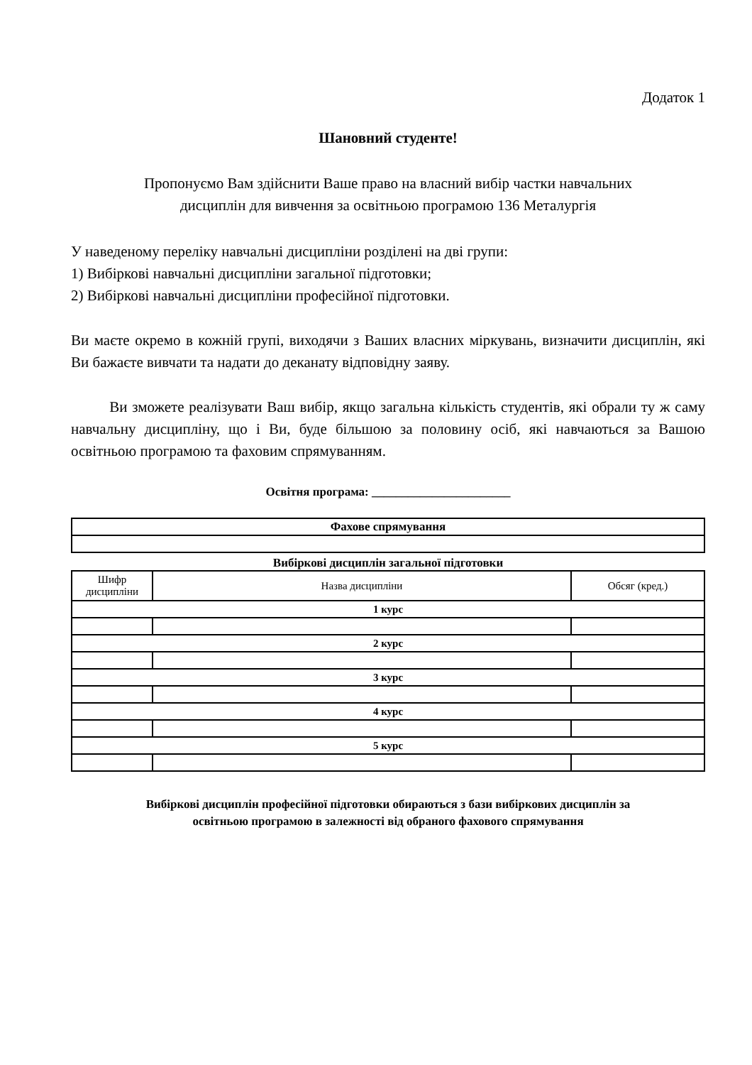Додаток 1
Шановний студенте!
Пропонуємо Вам здійснити Ваше право на власний вибір частки навчальних
дисциплін для вивчення за освітньою програмою 136 Металургія
У наведеному переліку навчальні дисципліни розділені на дві групи:
1) Вибіркові навчальні дисципліни загальної підготовки;
2) Вибіркові навчальні дисципліни професійної підготовки.
Ви маєте окремо в кожній групі, виходячи з Ваших власних міркувань, визначити дисциплін, які Ви бажаєте вивчати та надати до деканату відповідну заяву.
Ви зможете реалізувати Ваш вибір, якщо загальна кількість студентів, які обрали ту ж саму навчальну дисципліну, що і Ви, буде більшою за половину осіб, які навчаються за Вашою освітньою програмою та фаховим спрямуванням.
Освітня програма: _______________________
| Фахове спрямування |
| --- |
Вибіркові дисциплін загальної підготовки
| Шифр дисципліни | Назва дисципліни | Обсяг (кред.) |
| 1 курс | | |
| 2 курс | | |
| 3 курс | | |
| 4 курс | | |
| 5 курс | | |
Вибіркові дисциплін професійної підготовки обираються з бази вибіркових дисциплін за
освітньою програмою в залежності від обраного фахового спрямування